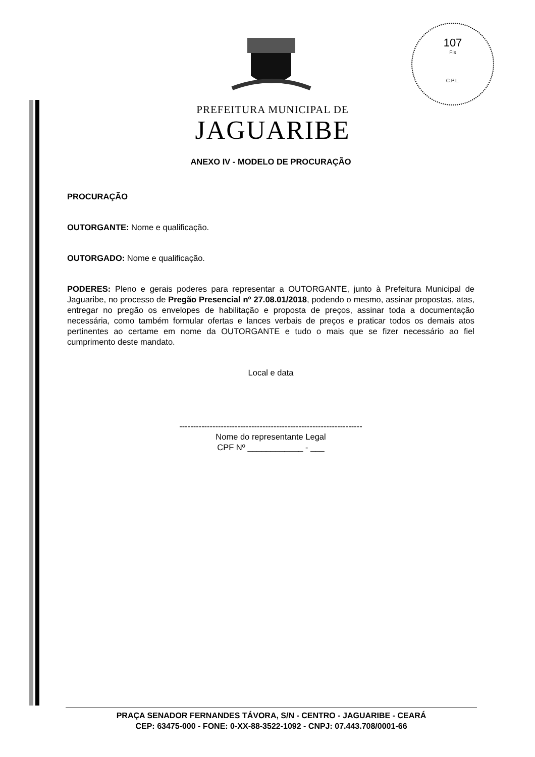107
Fls
C.P.L.
PREFEITURA MUNICIPAL DE
JAGUARIBE
ANEXO IV - MODELO DE PROCURAÇÃO
PROCURAÇÃO
OUTORGANTE: Nome e qualificação.
OUTORGADO: Nome e qualificação.
PODERES: Pleno e gerais poderes para representar a OUTORGANTE, junto à Prefeitura Municipal de Jaguaribe, no processo de Pregão Presencial nº 27.08.01/2018, podendo o mesmo, assinar propostas, atas, entregar no pregão os envelopes de habilitação e proposta de preços, assinar toda a documentação necessária, como também formular ofertas e lances verbais de preços e praticar todos os demais atos pertinentes ao certame em nome da OUTORGANTE e tudo o mais que se fizer necessário ao fiel cumprimento deste mandato.
Local e data
------------------------------------------------------------------
Nome do representante Legal
CPF Nº ____________ - ___
PRAÇA SENADOR FERNANDES TÁVORA, S/N - CENTRO - JAGUARIBE - CEARÁ
CEP: 63475-000 - FONE: 0-XX-88-3522-1092 - CNPJ: 07.443.708/0001-66